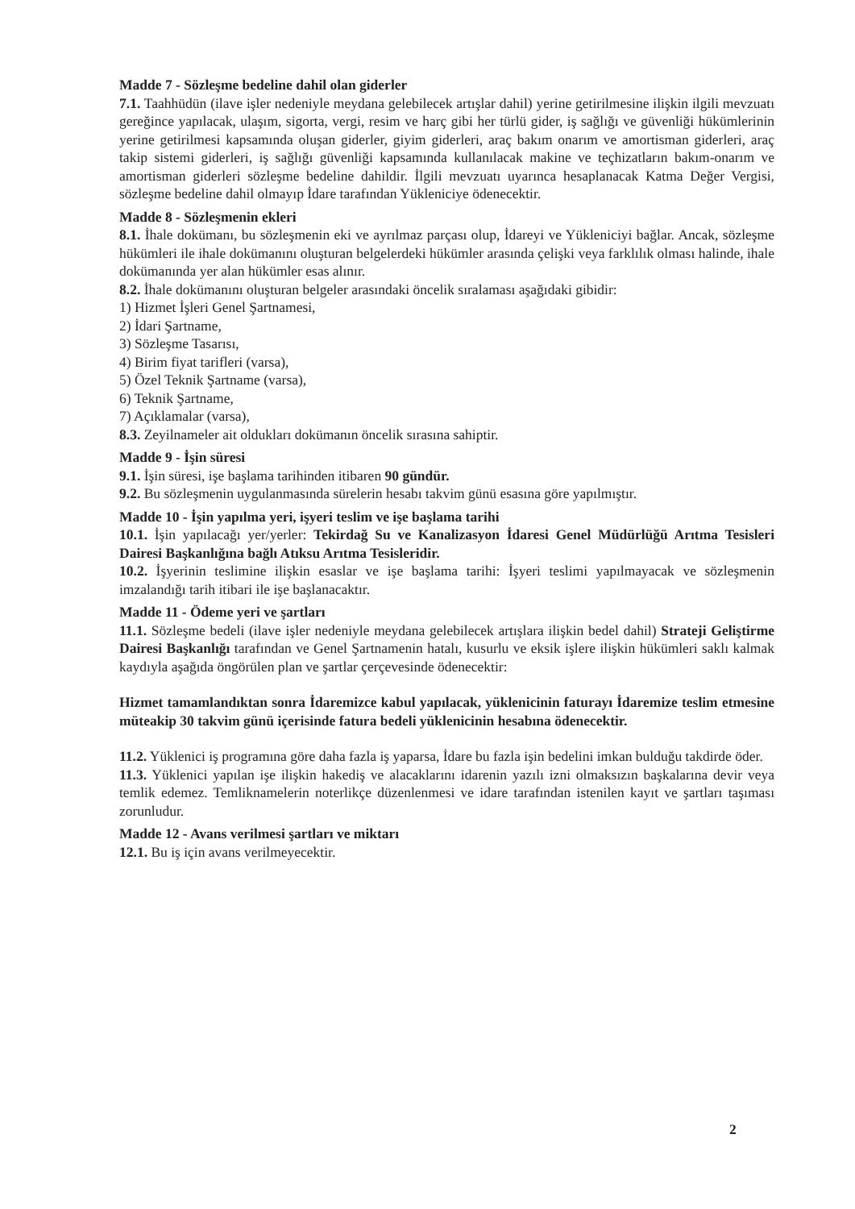Madde 7 - Sözleşme bedeline dahil olan giderler
7.1. Taahhüdün (ilave işler nedeniyle meydana gelebilecek artışlar dahil) yerine getirilmesine ilişkin ilgili mevzuatı gereğince yapılacak, ulaşım, sigorta, vergi, resim ve harç gibi her türlü gider, iş sağlığı ve güvenliği hükümlerinin yerine getirilmesi kapsamında oluşan giderler, giyim giderleri, araç bakım onarım ve amortisman giderleri, araç takip sistemi giderleri, iş sağlığı güvenliği kapsamında kullanılacak makine ve teçhizatların bakım-onarım ve amortisman giderleri sözleşme bedeline dahildir. İlgili mevzuatı uyarınca hesaplanacak Katma Değer Vergisi, sözleşme bedeline dahil olmayıp İdare tarafından Yükleniciye ödenecektir.
Madde 8 - Sözleşmenin ekleri
8.1. İhale dokümanı, bu sözleşmenin eki ve ayrılmaz parçası olup, İdareyi ve Yükleniciyi bağlar. Ancak, sözleşme hükümleri ile ihale dokümanını oluşturan belgelerdeki hükümler arasında çelişki veya farklılık olması halinde, ihale dokümanında yer alan hükümler esas alınır.
8.2. İhale dokümanını oluşturan belgeler arasındaki öncelik sıralaması aşağıdaki gibidir:
1) Hizmet İşleri Genel Şartnamesi,
2) İdari Şartname,
3) Sözleşme Tasarısı,
4) Birim fiyat tarifleri (varsa),
5) Özel Teknik Şartname (varsa),
6) Teknik Şartname,
7) Açıklamalar (varsa),
8.3. Zeyilnameler ait oldukları dokümanın öncelik sırasına sahiptir.
Madde 9 - İşin süresi
9.1. İşin süresi, işe başlama tarihinden itibaren 90 gündür.
9.2. Bu sözleşmenin uygulanmasında sürelerin hesabı takvim günü esasına göre yapılmıştır.
Madde 10 - İşin yapılma yeri, işyeri teslim ve işe başlama tarihi
10.1. İşin yapılacağı yer/yerler: Tekirdağ Su ve Kanalizasyon İdaresi Genel Müdürlüğü Arıtma Tesisleri Dairesi Başkanlığına bağlı Atıksu Arıtma Tesisleridir.
10.2. İşyerinin teslimine ilişkin esaslar ve işe başlama tarihi: İşyeri teslimi yapılmayacak ve sözleşmenin imzalandığı tarih itibari ile işe başlanacaktır.
Madde 11 - Ödeme yeri ve şartları
11.1. Sözleşme bedeli (ilave işler nedeniyle meydana gelebilecek artışlara ilişkin bedel dahil) Strateji Geliştirme Dairesi Başkanlığı tarafından ve Genel Şartnamenin hatalı, kusurlu ve eksik işlere ilişkin hükümleri saklı kalmak kaydıyla aşağıda öngörülen plan ve şartlar çerçevesinde ödenecektir:
Hizmet tamamlandıktan sonra İdaremizce kabul yapılacak, yüklenicinin faturayı İdaremize teslim etmesine müteakip 30 takvim günü içerisinde fatura bedeli yüklenicinin hesabına ödenecektir.
11.2. Yüklenici iş programına göre daha fazla iş yaparsa, İdare bu fazla işin bedelini imkan bulduğu takdirde öder.
11.3. Yüklenici yapılan işe ilişkin hakediş ve alacaklarını idarenin yazılı izni olmaksızın başkalarına devir veya temlik edemez. Temliknamelerin noterlikçe düzenlenmesi ve idare tarafından istenilen kayıt ve şartları taşıması zorunludur.
Madde 12 - Avans verilmesi şartları ve miktarı
12.1. Bu iş için avans verilmeyecektir.
2